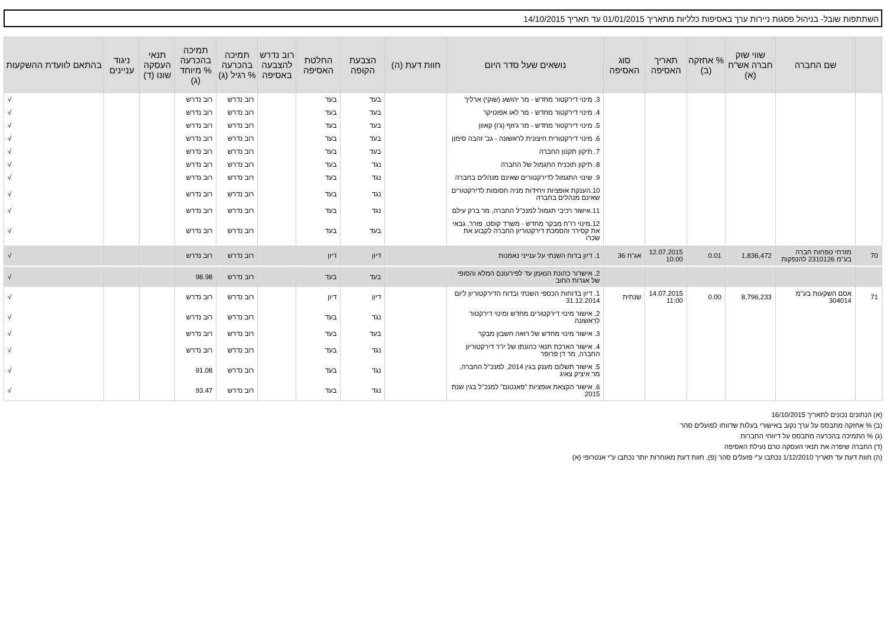השתתפות שובל- בניהול פסגות ניירות ערך באסיפות כלליות מתאריך 01/01/2015 עד תאריך 14/10/2015
| | שם החברה | שווי שוק חברה אש"ח (א) | % אחזקה (ב) | תאריך האסיפה | סוג האסיפה | נושאים שעל סדר היום | חוות דעת (ה) | הצבעת הקופה | החלטת האסיפה | רוב נדרש להצבעה באסיפה | תמיכה בהכרעה % רגיל (ג) | תמיכה בהכרעה % מיוחד (ג) | תנאי העסקה שונו (ד) | ניגוד עניינים | בהתאם לוועדת ההשקעות |
| --- | --- | --- | --- | --- | --- | --- | --- | --- | --- | --- | --- | --- | --- | --- | --- |
| | | | | | | 3. מינוי דירקטור מחדש - מר יהושע (שוקי) ארליך | | בעד | בעד | | רוב נדרש | רוב נדרש | | | √ |
| | | | | | | 4. מינוי דירקטור מחדש - מר לאו אפוטיקר | | בעד | בעד | | רוב נדרש | רוב נדרש | | | √ |
| | | | | | | 5. מינוי דירקטור מחדש - מר ג'וזף (ג'ו) קאוון | | בעד | בעד | | רוב נדרש | רוב נדרש | | | √ |
| | | | | | | 6. מינוי דירקטורית חיצונית לראשונה - גב' זהבה סימון | | בעד | בעד | | רוב נדרש | רוב נדרש | | | √ |
| | | | | | | 7. תיקון תקנון החברה | | בעד | בעד | | רוב נדרש | רוב נדרש | | | √ |
| | | | | | | 8. תיקון תוכנית התגמול של החברה | | נגד | בעד | | רוב נדרש | רוב נדרש | | | √ |
| | | | | | | 9. שינוי התגמול לדירקטורים שאינם מנהלים בחברה | | נגד | בעד | | רוב נדרש | רוב נדרש | | | √ |
| | | | | | | 10.הענקת אופציות ויחידות מניה חסומות לדירקטורים שאינם מנהלים בחברה | | נגד | בעד | | רוב נדרש | רוב נדרש | | | √ |
| | | | | | | 11.אישור רכיבי תגמול למנכ"ל החברה, מר ברק עילם | | נגד | בעד | | רוב נדרש | רוב נדרש | | | √ |
| | | | | | | 12.מינוי רו"ח מבקר מחדש - משרד קוסט, פורר, גבאי את קסירר והסמכת דירקטוריון החברה לקבוע את שכרו | | בעד | בעד | | רוב נדרש | רוב נדרש | | | √ |
| 70 | מזרחי טפחות חברה בע"מ 2310126 להנפקות | 1,836,472 | 0.01 | 12.07.2015 10:00 | אג"ח 36 | 1. דיון בדוח השנתי על ענייני נאמנות | | דיון | דיון | | רוב נדרש | רוב נדרש | | | √ |
| | | | | | | 2. אישרור כהונת הנאמן עד לפירעונם המלא והסופי של אגרות החוב | | בעד | בעד | | רוב נדרש | 98.98 | | | √ |
| 71 | אסם השקעות בע"מ 304014 | 8,796,233 | 0.00 | 14.07.2015 11:00 | שנתית | 1. דיון בדוחות הכספי השנתי ובדוח הדירקטוריון ליום 31.12.2014 | | דיון | דיון | | רוב נדרש | רוב נדרש | | | √ |
| | | | | | | 2. אישור מינוי דירקטורים מחדש ומינוי דירקטור לראשונה | | נגד | בעד | | רוב נדרש | רוב נדרש | | | √ |
| | | | | | | 3. אישור מינוי מחדש של רואה חשבון מבקר | | בעד | בעד | | רוב נדרש | רוב נדרש | | | √ |
| | | | | | | 4. אישור הארכת תנאי כהונתו של יו"ר דירקטוריון החברה, מר דן פרופר | | נגד | בעד | | רוב נדרש | רוב נדרש | | | √ |
| | | | | | | 5. אישור תשלום מענק בגין 2014, למנכ"ל החברה, מר איציק צאיג | | נגד | בעד | | רוב נדרש | 91.08 | | | √ |
| | | | | | | 6. אישור הקצאת אופציות "פאנטום" למנכ"ל בגין שנת 2015 | | נגד | בעד | | רוב נדרש | 93.47 | | | √ |
(א) הנתונים נכונים לתאריך 16/10/2015
(ב) % אחזקה מתבסס על ערך נקוב באישורי בעלות שדווחו לפועלים סהר
(ג) % התמיכה בהכרעה מתבסס על דיווחי החברות
(ד) החברה שיפרה את תנאי העסקה טרם נעילת האסיפה
(ה) חוות דעת עד תאריך 1/12/2010 נכתבו ע"י פועלים סהר (פ), חוות דעת מאוחרות יותר נכתבו ע"י אנטרופי (א)